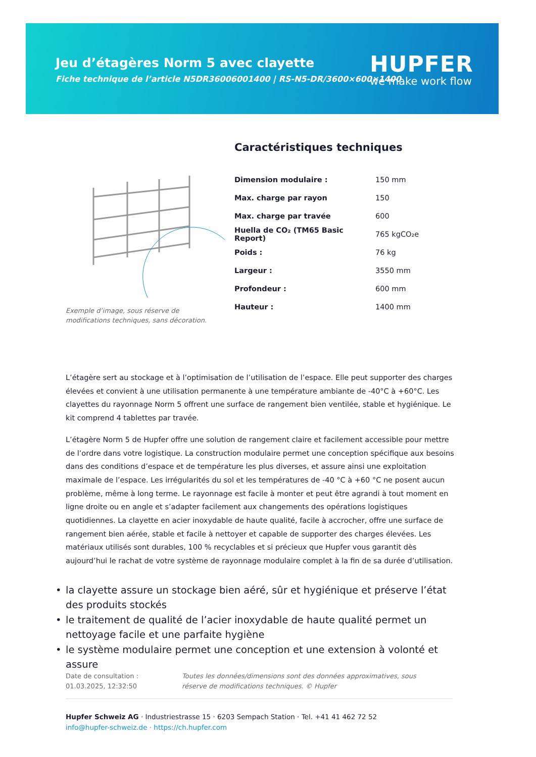Jeu d’étagères Norm 5 avec clayette
Fiche technique de l’article N5DR36006001400 | RS-N5-DR/3600×600×1400
HUPFER
we make work flow
Exemple d’image, sous réserve de modifications techniques, sans décoration.
Caractéristiques techniques
| Dimension modulaire : | 150 mm |
| Max. charge par rayon | 150 |
| Max. charge par travée | 600 |
| Huella de CO₂ (TM65 Basic Report) | 765 kgCO₂e |
| Poids : | 76 kg |
| Largeur : | 3550 mm |
| Profondeur : | 600 mm |
| Hauteur : | 1400 mm |
L’étagère sert au stockage et à l’optimisation de l’utilisation de l’espace. Elle peut supporter des charges élevées et convient à une utilisation permanente à une température ambiante de -40°C à +60°C. Les clayettes du rayonnage Norm 5 offrent une surface de rangement bien ventilée, stable et hygiénique. Le kit comprend 4 tablettes par travée.
L’étagère Norm 5 de Hupfer offre une solution de rangement claire et facilement accessible pour mettre de l’ordre dans votre logistique. La construction modulaire permet une conception spécifique aux besoins dans des conditions d’espace et de température les plus diverses, et assure ainsi une exploitation maximale de l’espace. Les irrégularités du sol et les températures de -40 °C à +60 °C ne posent aucun problème, même à long terme. Le rayonnage est facile à monter et peut être agrandi à tout moment en ligne droite ou en angle et s’adapter facilement aux changements des opérations logistiques quotidiennes. La clayette en acier inoxydable de haute qualité, facile à accrocher, offre une surface de rangement bien aérée, stable et facile à nettoyer et capable de supporter des charges élevées. Les matériaux utilisés sont durables, 100 % recyclables et si précieux que Hupfer vous garantit dès aujourd’hui le rachat de votre système de rayonnage modulaire complet à la fin de sa durée d’utilisation.
• la clayette assure un stockage bien aéré, sûr et hygiénique et préserve l’état des produits stockés
• le traitement de qualité de l’acier inoxydable de haute qualité permet un nettoyage facile et une parfaite hygiène
• le système modulaire permet une conception et une extension à volonté et assure
Date de consultation : 01.03.2025, 12:32:50
Toutes les données/dimensions sont des données approximatives, sous réserve de modifications techniques. © Hupfer
Hupfer Schweiz AG · Industriestrasse 15 · 6203 Sempach Station · Tel. +41 41 462 72 52
info@hupfer-schweiz.de · https://ch.hupfer.com